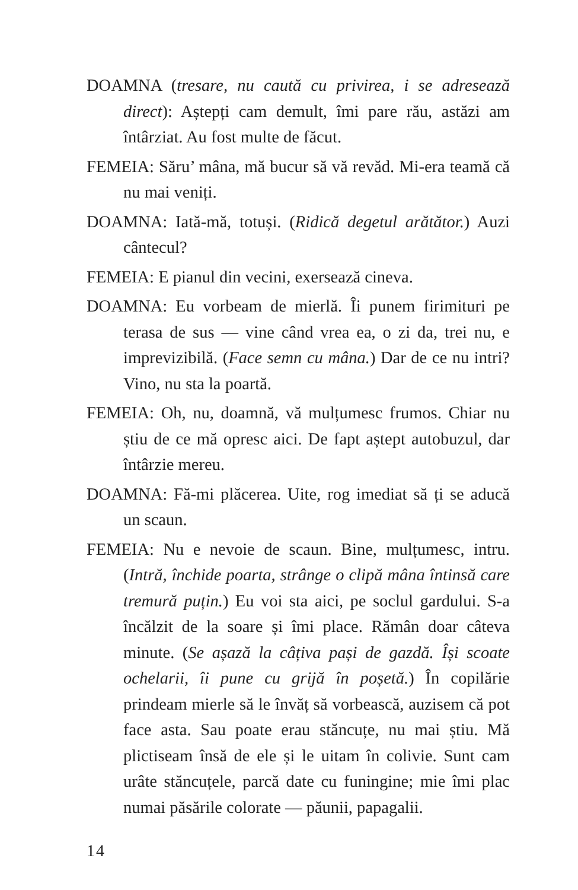DOAMNA (tresare, nu caută cu privirea, i se adresează direct): Aștepți cam demult, îmi pare rău, astăzi am întârziat. Au fost multe de făcut.
FEMEIA: Săru’ mâna, mă bucur să vă revăd. Mi-era teamă că nu mai veniți.
DOAMNA: Iată-mă, totuși. (Ridică degetul arătător.) Auzi cântecul?
FEMEIA: E pianul din vecini, exersează cineva.
DOAMNA: Eu vorbeam de mierlă. Îi punem firimituri pe terasa de sus — vine când vrea ea, o zi da, trei nu, e imprevizibilă. (Face semn cu mâna.) Dar de ce nu intri? Vino, nu sta la poartă.
FEMEIA: Oh, nu, doamnă, vă mulțumesc frumos. Chiar nu știu de ce mă opresc aici. De fapt aștept autobuzul, dar întârzie mereu.
DOAMNA: Fă-mi plăcerea. Uite, rog imediat să ți se aducă un scaun.
FEMEIA: Nu e nevoie de scaun. Bine, mulțumesc, intru. (Intră, închide poarta, strânge o clipă mâna întinsă care tremură puțin.) Eu voi sta aici, pe soclul gardului. S-a încălzit de la soare și îmi place. Rămân doar câteva minute. (Se așază la câțiva pași de gazdă. Își scoate ochelarii, îi pune cu grijă în poșetă.) În copilărie prindeam mierle să le învăț să vorbească, auzisem că pot face asta. Sau poate erau stăncuțe, nu mai știu. Mă plictiseam însă de ele și le uitam în colivie. Sunt cam urâte stăncuțele, parcă date cu funingine; mie îmi plac numai păsările colorate — păunii, papagalii.
14